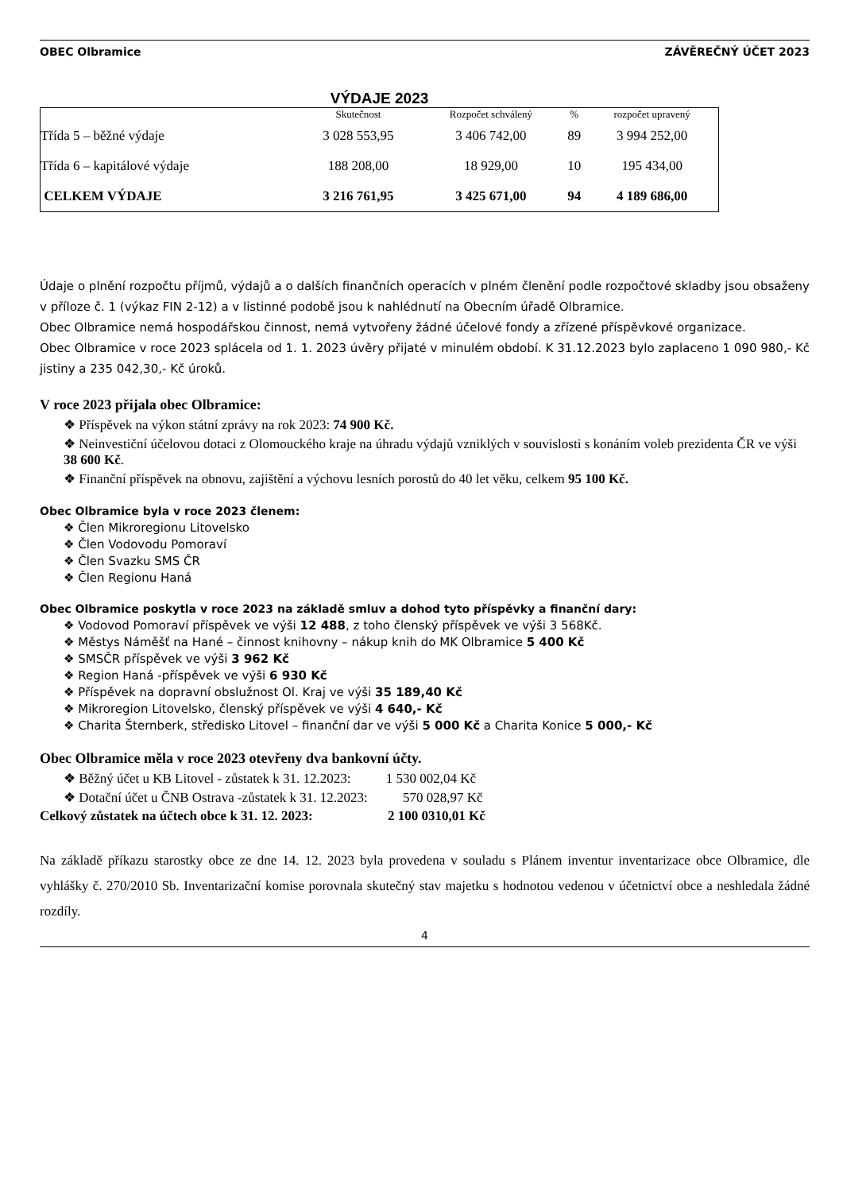OBEC Olbramice ZÁVĚREČNÝ ÚČET 2023
VÝDAJE 2023
| | Skutečnost | Rozpočet schválený | % | rozpočet upravený |
| --- | --- | --- | --- | --- |
| Třída 5 – běžné výdaje | 3 028 553,95 | 3 406 742,00 | 89 | 3 994 252,00 |
| Třída 6 – kapitálové výdaje | 188 208,00 | 18 929,00 | 10 | 195 434,00 |
| CELKEM VÝDAJE | 3 216 761,95 | 3 425 671,00 | 94 | 4 189 686,00 |
Údaje o plnění rozpočtu příjmů, výdajů a o dalších finančních operacích v plném členění podle rozpočtové skladby jsou obsaženy v příloze č. 1 (výkaz FIN 2-12) a v listinné podobě jsou k nahlédnutí na Obecním úřadě Olbramice.
Obec Olbramice nemá hospodářskou činnost, nemá vytvořeny žádné účelové fondy a zřízené příspěvkové organizace.
Obec Olbramice v roce 2023 splácela od 1. 1. 2023 úvěry přijaté v minulém období. K 31.12.2023 bylo zaplaceno 1 090 980,- Kč jistiny a 235 042,30,- Kč úroků.
V roce 2023 přijala obec Olbramice:
❖ Příspěvek na výkon státní zprávy na rok 2023: 74 900 Kč.
❖ Neinvestiční účelovou dotaci z Olomouckého kraje na úhradu výdajů vzniklých v souvislosti s konáním voleb prezidenta ČR ve výši 38 600 Kč.
❖ Finanční příspěvek na obnovu, zajištění a výchovu lesních porostů do 40 let věku, celkem 95 100 Kč.
Obec Olbramice byla v roce 2023 členem:
❖ Člen Mikroregionu Litovelsko
❖ Člen Vodovodu Pomoraví
❖ Člen Svazku SMS ČR
❖ Člen Regionu Haná
Obec Olbramice poskytla v roce 2023 na základě smluv a dohod tyto příspěvky a finanční dary:
❖ Vodovod Pomoraví příspěvek ve výši 12 488, z toho členský příspěvek ve výši 3 568Kč.
❖ Městys Náměšť na Hané – činnost knihovny – nákup knih do MK Olbramice 5 400 Kč
❖ SMSČR příspěvek ve výši 3 962 Kč
❖ Region Haná -příspěvek ve výši 6 930 Kč
❖ Příspěvek na dopravní obslužnost Ol. Kraj ve výši 35 189,40 Kč
❖ Mikroregion Litovelsko, členský příspěvek ve výši 4 640,- Kč
❖ Charita Šternberk, středisko Litovel – finanční dar ve výši 5 000 Kč a Charita Konice 5 000,- Kč
Obec Olbramice měla v roce 2023 otevřeny dva bankovní účty.
❖ Běžný účet u KB Litovel - zůstatek k 31. 12.2023: 1 530 002,04 Kč
❖ Dotační účet u ČNB Ostrava -zůstatek k 31. 12.2023: 570 028,97 Kč
Celkový zůstatek na účtech obce k 31. 12. 2023: 2 100 0310,01 Kč
Na základě příkazu starostky obce ze dne 14. 12. 2023 byla provedena v souladu s Plánem inventur inventarizace obce Olbramice, dle vyhlášky č. 270/2010 Sb. Inventarizační komise porovnala skutečný stav majetku s hodnotou vedenou v účetnictví obce a neshledala žádné rozdíly.
4